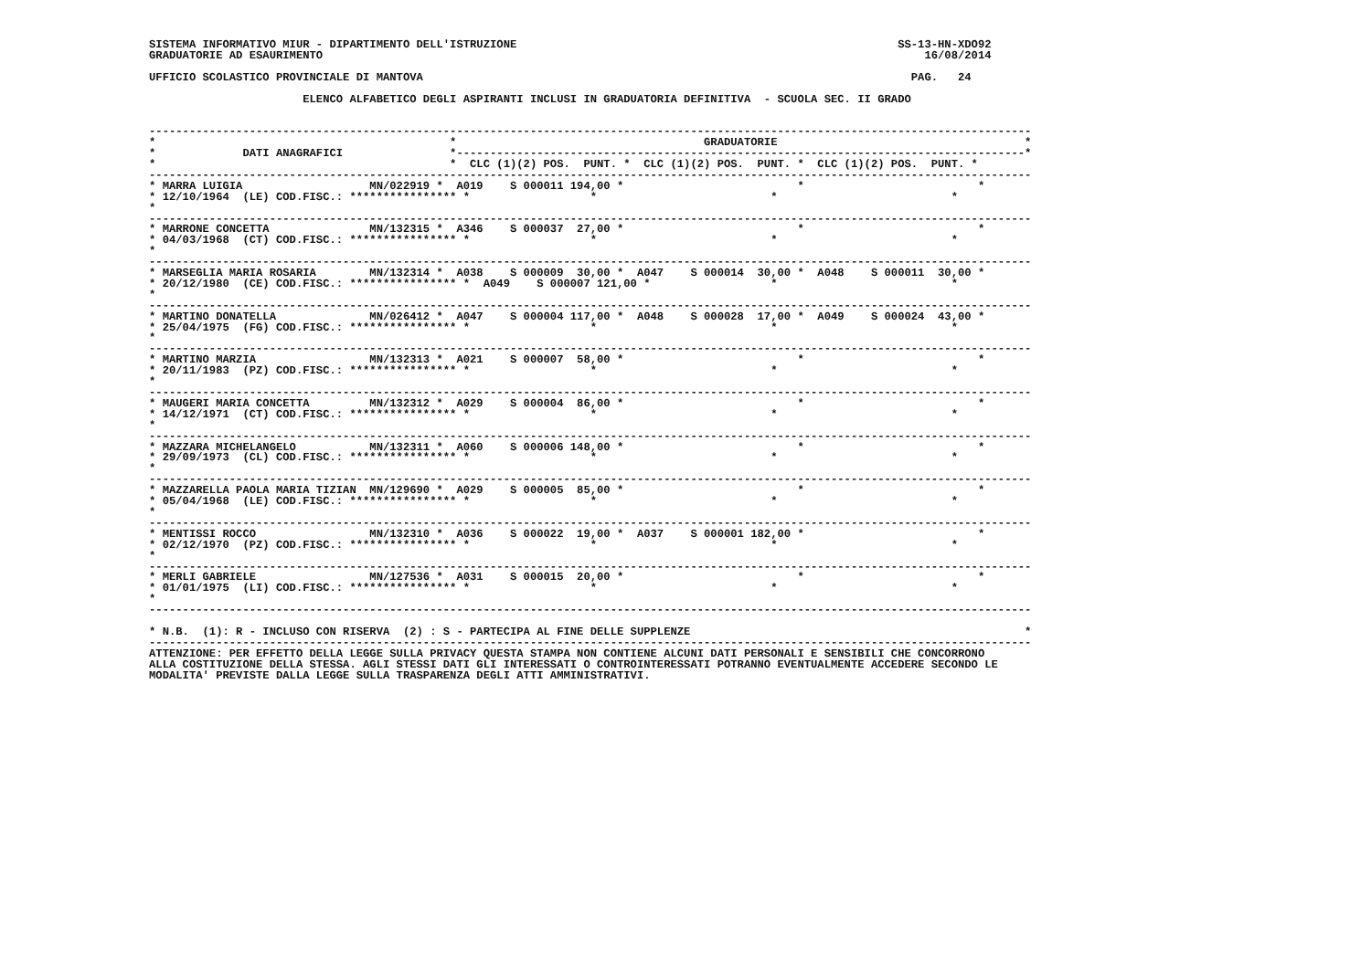SISTEMA INFORMATIVO MIUR - DIPARTIMENTO DELL'ISTRUZIONE                                                         SS-13-HN-XDO92
GRADUATORIE AD ESAURIMENTO                                                                                          16/08/2014

UFFICIO SCOLASTICO PROVINCIALE DI MANTOVA                                                                         PAG.   24

                       ELENCO ALFABETICO DEGLI ASPIRANTI INCLUSI IN GRADUATORIA DEFINITIVA  - SCUOLA SEC. II GRADO


------------------------------------------------------------------------------------------------------------------------------------
*                                            *                                     GRADUATORIE                                     *
*             DATI ANAGRAFICI                *-------------------------------------------------------------------------------------*
*                                            *  CLC (1)(2) POS.  PUNT. *  CLC (1)(2) POS.  PUNT. *  CLC (1)(2) POS.  PUNT. *
------------------------------------------------------------------------------------------------------------------------------------
* MARRA LUIGIA                   MN/022919 *  A019    S 000011 194,00 *                          *                          *
* 12/10/1964  (LE) COD.FISC.: **************** *                  *                          *                          *
*
------------------------------------------------------------------------------------------------------------------------------------
* MARRONE CONCETTA               MN/132315 *  A346    S 000037  27,00 *                          *                          *
* 04/03/1968  (CT) COD.FISC.: **************** *                  *                          *                          *
*
------------------------------------------------------------------------------------------------------------------------------------
* MARSEGLIA MARIA ROSARIA        MN/132314 *  A038    S 000009  30,00 *  A047    S 000014  30,00 *  A048    S 000011  30,00 *
* 20/12/1980  (CE) COD.FISC.: **************** *  A049    S 000007 121,00 *                  *                          *
*
------------------------------------------------------------------------------------------------------------------------------------
* MARTINO DONATELLA              MN/026412 *  A047    S 000004 117,00 *  A048    S 000028  17,00 *  A049    S 000024  43,00 *
* 25/04/1975  (FG) COD.FISC.: **************** *                  *                          *                          *
*
------------------------------------------------------------------------------------------------------------------------------------
* MARTINO MARZIA                 MN/132313 *  A021    S 000007  58,00 *                          *                          *
* 20/11/1983  (PZ) COD.FISC.: **************** *                  *                          *                          *
*
------------------------------------------------------------------------------------------------------------------------------------
* MAUGERI MARIA CONCETTA         MN/132312 *  A029    S 000004  86,00 *                          *                          *
* 14/12/1971  (CT) COD.FISC.: **************** *                  *                          *                          *
*
------------------------------------------------------------------------------------------------------------------------------------
* MAZZARA MICHELANGELO           MN/132311 *  A060    S 000006 148,00 *                          *                          *
* 29/09/1973  (CL) COD.FISC.: **************** *                  *                          *                          *
*
------------------------------------------------------------------------------------------------------------------------------------
* MAZZARELLA PAOLA MARIA TIZIAN  MN/129690 *  A029    S 000005  85,00 *                          *                          *
* 05/04/1968  (LE) COD.FISC.: **************** *                  *                          *                          *
*
------------------------------------------------------------------------------------------------------------------------------------
* MENTISSI ROCCO                 MN/132310 *  A036    S 000022  19,00 *  A037    S 000001 182,00 *                          *
* 02/12/1970  (PZ) COD.FISC.: **************** *                  *                          *                          *
*
------------------------------------------------------------------------------------------------------------------------------------
* MERLI GABRIELE                 MN/127536 *  A031    S 000015  20,00 *                          *                          *
* 01/01/1975  (LI) COD.FISC.: **************** *                  *                          *                          *
*
------------------------------------------------------------------------------------------------------------------------------------

* N.B.  (1): R - INCLUSO CON RISERVA  (2) : S - PARTECIPA AL FINE DELLE SUPPLENZE                                                  *
------------------------------------------------------------------------------------------------------------------------------------
ATTENZIONE: PER EFFETTO DELLA LEGGE SULLA PRIVACY QUESTA STAMPA NON CONTIENE ALCUNI DATI PERSONALI E SENSIBILI CHE CONCORRONO
ALLA COSTITUZIONE DELLA STESSA. AGLI STESSI DATI GLI INTERESSATI O CONTROINTERESSATI POTRANNO EVENTUALMENTE ACCEDERE SECONDO LE
MODALITA' PREVISTE DALLA LEGGE SULLA TRASPARENZA DEGLI ATTI AMMINISTRATIVI.